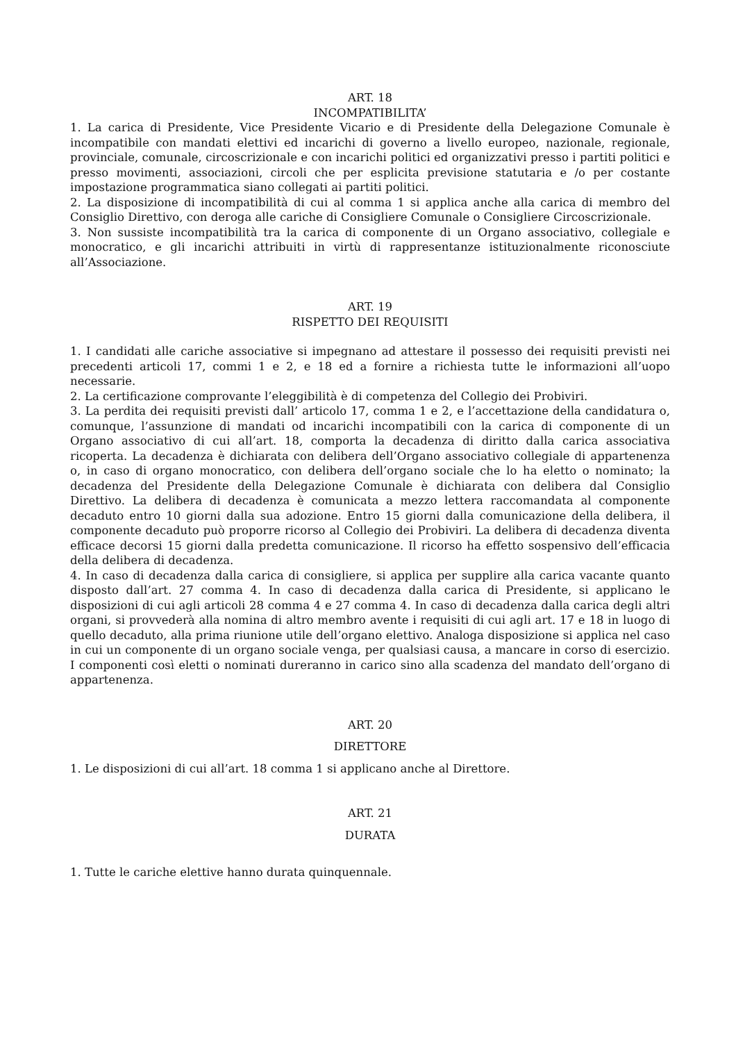ART. 18
INCOMPATIBILITA’
1. La carica di Presidente, Vice Presidente Vicario e di Presidente della Delegazione Comunale è incompatibile con mandati elettivi ed incarichi di governo a livello europeo, nazionale, regionale, provinciale, comunale, circoscrizionale e con incarichi politici ed organizzativi presso i partiti politici e presso movimenti, associazioni, circoli che per esplicita previsione statutaria e /o per costante impostazione programmatica siano collegati ai partiti politici.
2. La disposizione di incompatibilità di cui al comma 1 si applica anche alla carica di membro del Consiglio Direttivo, con deroga alle cariche di Consigliere Comunale o Consigliere Circoscrizionale.
3. Non sussiste incompatibilità tra la carica di componente di un Organo associativo, collegiale e monocratico, e gli incarichi attribuiti in virtù di rappresentanze istituzionalmente riconosciute all’Associazione.
ART. 19
RISPETTO DEI REQUISITI
1. I candidati alle cariche associative si impegnano ad attestare il possesso dei requisiti previsti nei precedenti articoli 17, commi 1 e 2, e 18 ed a fornire a richiesta tutte le informazioni all’uopo necessarie.
2. La certificazione comprovante l’eleggibilità è di competenza del Collegio dei Probiviri.
3. La perdita dei requisiti previsti dall’ articolo 17, comma 1 e 2, e l’accettazione della candidatura o, comunque, l’assunzione di mandati od incarichi incompatibili con la carica di componente di un Organo associativo di cui all’art. 18, comporta la decadenza di diritto dalla carica associativa ricoperta. La decadenza è dichiarata con delibera dell’Organo associativo collegiale di appartenenza o, in caso di organo monocratico, con delibera dell’organo sociale che lo ha eletto o nominato; la decadenza del Presidente della Delegazione Comunale è dichiarata con delibera dal Consiglio Direttivo. La delibera di decadenza è comunicata a mezzo lettera raccomandata al componente decaduto entro 10 giorni dalla sua adozione. Entro 15 giorni dalla comunicazione della delibera, il componente decaduto può proporre ricorso al Collegio dei Probiviri. La delibera di decadenza diventa efficace decorsi 15 giorni dalla predetta comunicazione. Il ricorso ha effetto sospensivo dell’efficacia della delibera di decadenza.
4. In caso di decadenza dalla carica di consigliere, si applica per supplire alla carica vacante quanto disposto dall’art. 27 comma 4. In caso di decadenza dalla carica di Presidente, si applicano le disposizioni di cui agli articoli 28 comma 4 e 27 comma 4. In caso di decadenza dalla carica degli altri organi, si provvederà alla nomina di altro membro avente i requisiti di cui agli art. 17 e 18 in luogo di quello decaduto, alla prima riunione utile dell’organo elettivo. Analoga disposizione si applica nel caso in cui un componente di un organo sociale venga, per qualsiasi causa, a mancare in corso di esercizio. I componenti così eletti o nominati dureranno in carico sino alla scadenza del mandato dell’organo di appartenenza.
ART. 20
DIRETTORE
1. Le disposizioni di cui all’art. 18 comma 1 si applicano anche al Direttore.
ART. 21
DURATA
1. Tutte le cariche elettive hanno durata quinquennale.